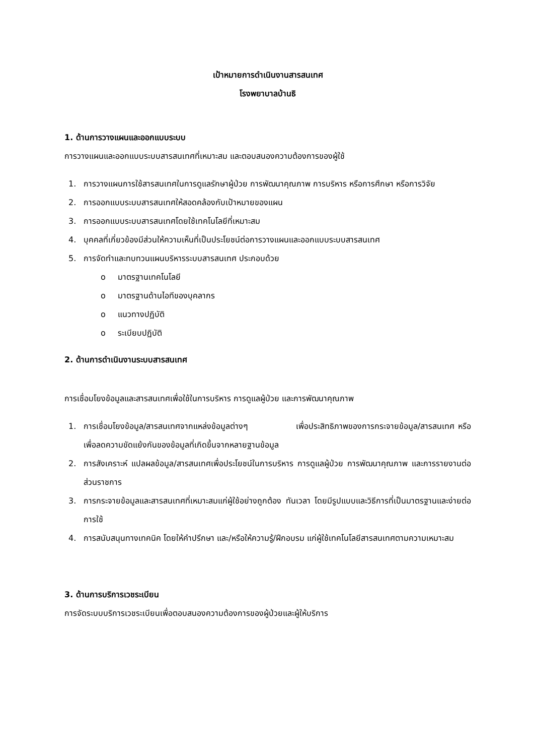เป้าหมายการดำเนินงานสารสนเทศ
โรงพยาบาลบ้านธิ
1. ด้านการวางแผนและออกแบบระบบ
การวางแผนและออกแบบระบบสารสนเทศที่เหมาะสม และตอบสนองความต้องการของผู้ใช้
1. การวางแผนการใช้สารสนเทศในการดูแลรักษาผู้ป่วย การพัฒนาคุณภาพ การบริหาร หรือการศึกษา หรือการวิจัย
2. การออกแบบระบบสารสนเทศให้สอดคล้องกับเป้าหมายของแผน
3. การออกแบบระบบสารสนเทศโดยใช้เทคโนโลยีที่เหมาะสม
4. บุคคลที่เกี่ยวข้องมีส่วนให้ความเห็นที่เป็นประโยชน์ต่อการวางแผนและออกแบบระบบสารสนเทศ
5. การจัดทำและทบทวนแผนบริหารระบบสารสนเทศ ประกอบด้วย
o มาตรฐานเทคโนโลยี
o มาตรฐานด้านไอทีของบุคลากร
o แนวทางปฏิบัติ
o ระเบียบปฏิบัติ
2. ด้านการดำเนินงานระบบสารสนเทศ
การเชื่อมโยงข้อมูลและสารสนเทศเพื่อใช้ในการบริหาร การดูแลผู้ป่วย และการพัฒนาคุณภาพ
1. การเชื่อมโยงข้อมูล/สารสนเทศจากแหล่งข้อมูลต่างๆ เพื่อประสิทธิภาพของการกระจายข้อมูล/สารสนเทศ หรือ เพื่อลดความขัดแย้งกันของข้อมูลที่เกิดขึ้นจากหลายฐานข้อมูล
2. การสังเคราะห์ แปลผลข้อมูล/สารสนเทศเพื่อประโยชน์ในการบริหาร การดูแลผู้ป่วย การพัฒนาคุณภาพ และการรายงานต่อส่วนราชการ
3. การกระจายข้อมูลและสารสนเทศที่เหมาะสมแก่ผู้ใช้อย่างถูกต้อง ทันเวลา โดยมีรูปแบบและวิธีการที่เป็นมาตรฐานและง่ายต่อการใช้
4. การสนับสนุนทางเทคนิค โดยให้คำปรึกษา และ/หรือให้ความรู้/ฝึกอบรม แก่ผู้ใช้เทคโนโลยีสารสนเทศตามความเหมาะสม
3. ด้านการบริการเวชระเบียน
การจัดระบบบริการเวชระเบียนเพื่อตอบสนองความต้องการของผู้ป่วยและผู้ให้บริการ